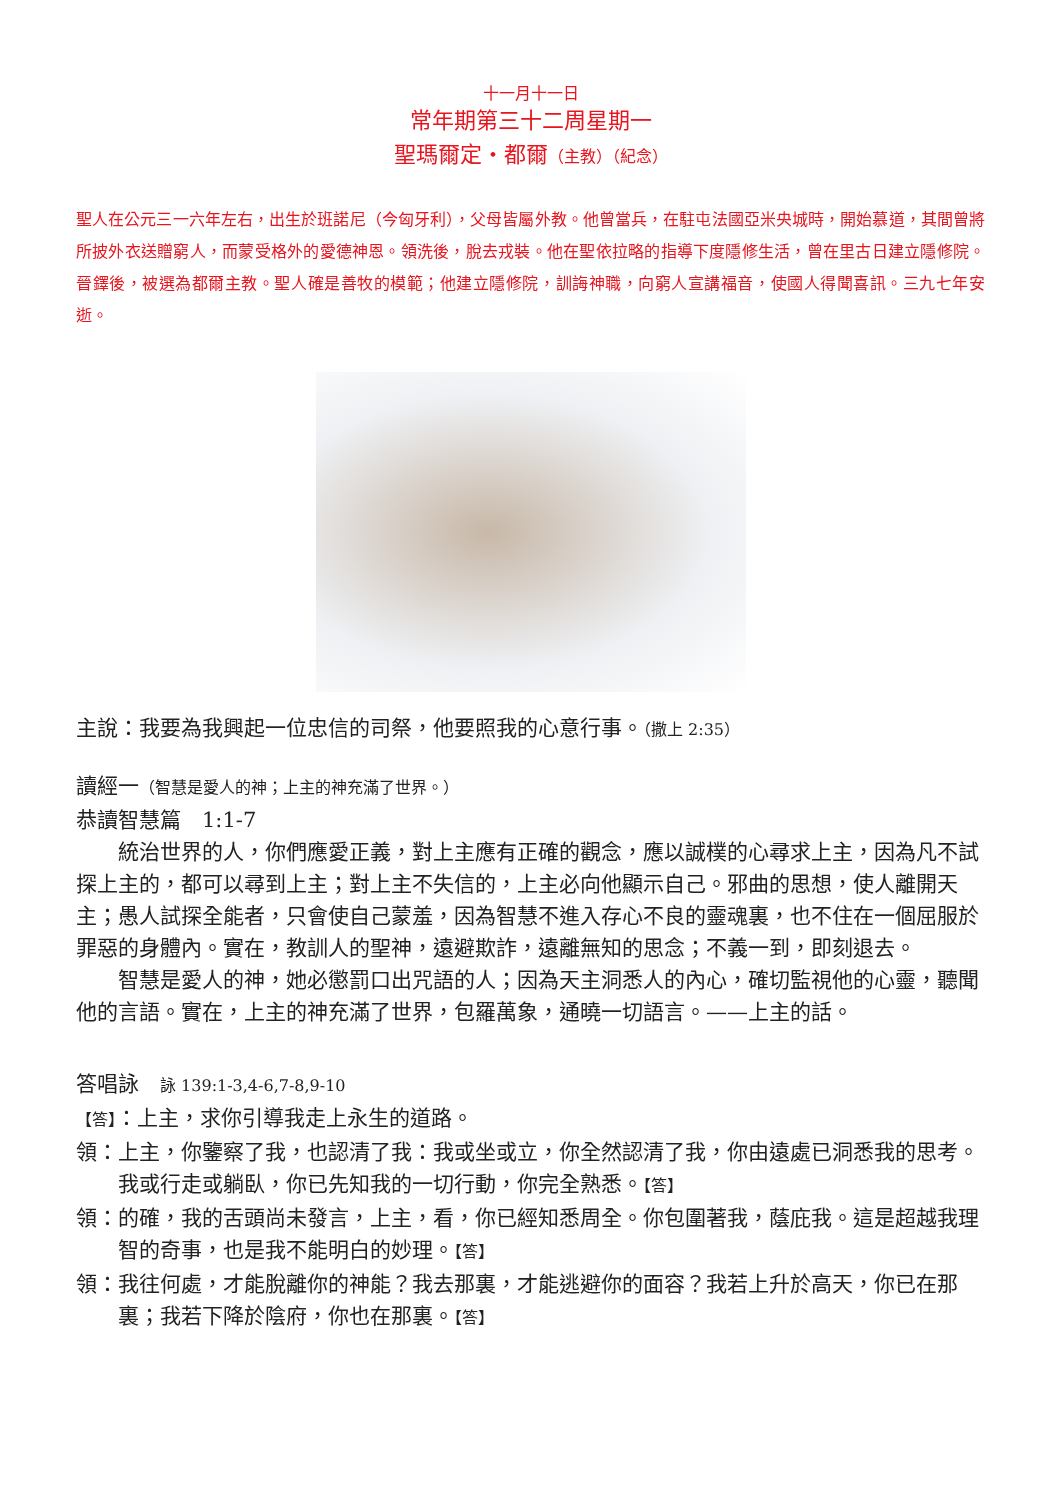十一月十一日
常年期第三十二周星期一
聖瑪爾定・都爾（主教）（紀念）
聖人在公元三一六年左右，出生於班諾尼（今匈牙利），父母皆屬外教。他曾當兵，在駐屯法國亞米央城時，開始慕道，其間曾將所披外衣送贈窮人，而蒙受格外的愛德神恩。領洗後，脫去戎裝。他在聖依拉略的指導下度隱修生活，曾在里古日建立隱修院。晉鐸後，被選為都爾主教。聖人確是善牧的模範；他建立隱修院，訓誨神職，向窮人宣講福音，使國人得聞喜訊。三九七年安逝。
主說：我要為我興起一位忠信的司祭，他要照我的心意行事。（撒上 2:35）
讀經一（智慧是愛人的神；上主的神充滿了世界。）
恭讀智慧篇　1:1-7
統治世界的人，你們應愛正義，對上主應有正確的觀念，應以誠樸的心尋求上主，因為凡不試探上主的，都可以尋到上主；對上主不失信的，上主必向他顯示自己。邪曲的思想，使人離開天主；愚人試探全能者，只會使自己蒙羞，因為智慧不進入存心不良的靈魂裏，也不住在一個屈服於罪惡的身體內。實在，教訓人的聖神，遠避欺詐，遠離無知的思念；不義一到，即刻退去。
智慧是愛人的神，她必懲罰口出咒語的人；因為天主洞悉人的內心，確切監視他的心靈，聽聞他的言語。實在，上主的神充滿了世界，包羅萬象，通曉一切語言。——上主的話。
答唱詠　詠 139:1-3,4-6,7-8,9-10
【答】：上主，求你引導我走上永生的道路。
領：上主，你鑒察了我，也認清了我：我或坐或立，你全然認清了我，你由遠處已洞悉我的思考。我或行走或躺臥，你已先知我的一切行動，你完全熟悉。【答】
領：的確，我的舌頭尚未發言，上主，看，你已經知悉周全。你包圍著我，蔭庇我。這是超越我理智的奇事，也是我不能明白的妙理。【答】
領：我往何處，才能脫離你的神能？我去那裏，才能逃避你的面容？我若上升於高天，你已在那裏；我若下降於陰府，你也在那裏。【答】